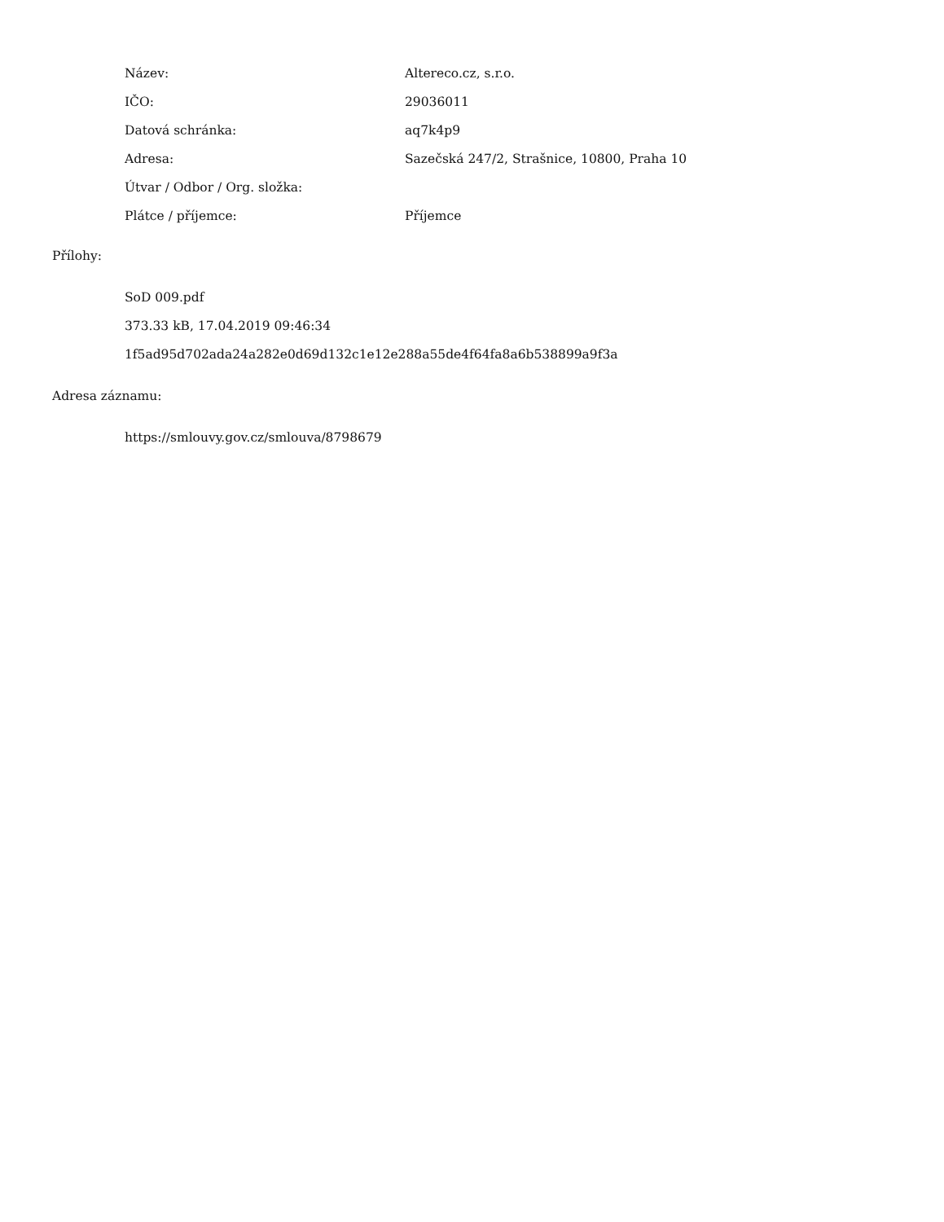Název: Altereco.cz, s.r.o.
IČO: 29036011
Datová schránka: aq7k4p9
Adresa:
Sazečská 247/2, Strašnice, 10800, Praha 10
Útvar / Odbor / Org. složka:
Plátce / příjemce: Příjemce
Přílohy:
SoD 009.pdf
373.33 kB, 17.04.2019 09:46:34
1f5ad95d702ada24a282e0d69d132c1e12e288a55de4f64fa8a6b538899a9f3a
Adresa záznamu:
https://smlouvy.gov.cz/smlouva/8798679